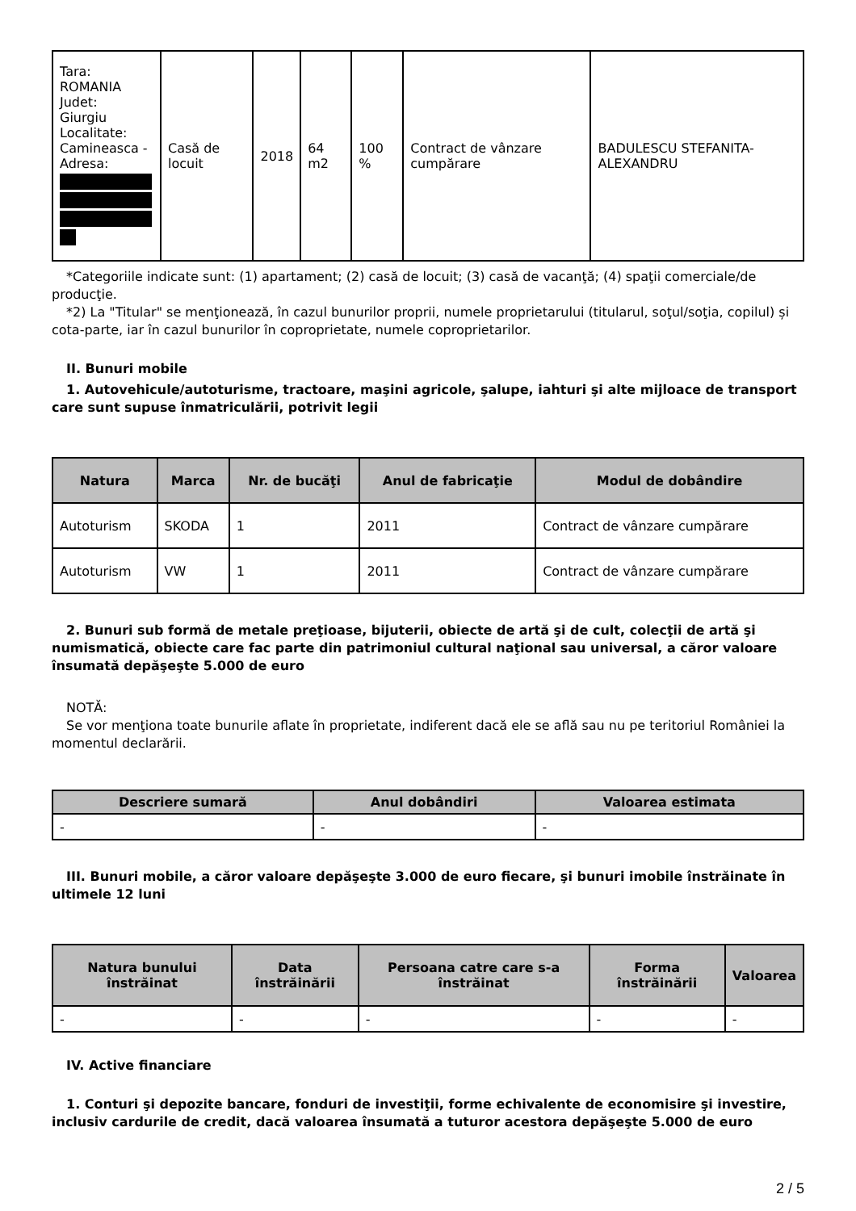| Tara: ROMANIA Judet: Giurgiu Localitate: Camineasca - Adresa: | Casă de locuit | 2018 | 64 m2 | 100 % | Contract de vânzare cumpărare | BADULESCU STEFANITA-ALEXANDRU |
*Categoriile indicate sunt: (1) apartament; (2) casă de locuit; (3) casă de vacanţă; (4) spaţii comerciale/de producţie.
*2) La "Titular" se menţionează, în cazul bunurilor proprii, numele proprietarului (titularul, soţul/soţia, copilul) și cota-parte, iar în cazul bunurilor în coproprietate, numele coproprietarilor.
II. Bunuri mobile
1. Autovehicule/autoturisme, tractoare, maşini agricole, şalupe, iahturi şi alte mijloace de transport care sunt supuse înmatriculării, potrivit legii
| Natura | Marca | Nr. de bucăţi | Anul de fabricaţie | Modul de dobândire |
| --- | --- | --- | --- | --- |
| Autoturism | SKODA | 1 | 2011 | Contract de vânzare cumpărare |
| Autoturism | VW | 1 | 2011 | Contract de vânzare cumpărare |
2. Bunuri sub formă de metale preţioase, bijuterii, obiecte de artă şi de cult, colecţii de artă şi numismatică, obiecte care fac parte din patrimoniul cultural naţional sau universal, a căror valoare însumată depăşeşte 5.000 de euro
NOTĂ:
Se vor menţiona toate bunurile aflate în proprietate, indiferent dacă ele se află sau nu pe teritoriul României la momentul declarării.
| Descriere sumară | Anul dobândiri | Valoarea estimata |
| --- | --- | --- |
| - | - | - |
III. Bunuri mobile, a căror valoare depăşeşte 3.000 de euro fiecare, şi bunuri imobile înstrăinate în ultimele 12 luni
| Natura bunului înstrăinat | Data înstrăinării | Persoana catre care s-a înstrăinat | Forma înstrăinării | Valoarea |
| --- | --- | --- | --- | --- |
| - | - | - | - | - |
IV. Active financiare
1. Conturi şi depozite bancare, fonduri de investiţii, forme echivalente de economisire şi investire, inclusiv cardurile de credit, dacă valoarea însumată a tuturor acestora depăşeşte 5.000 de euro
2 / 5